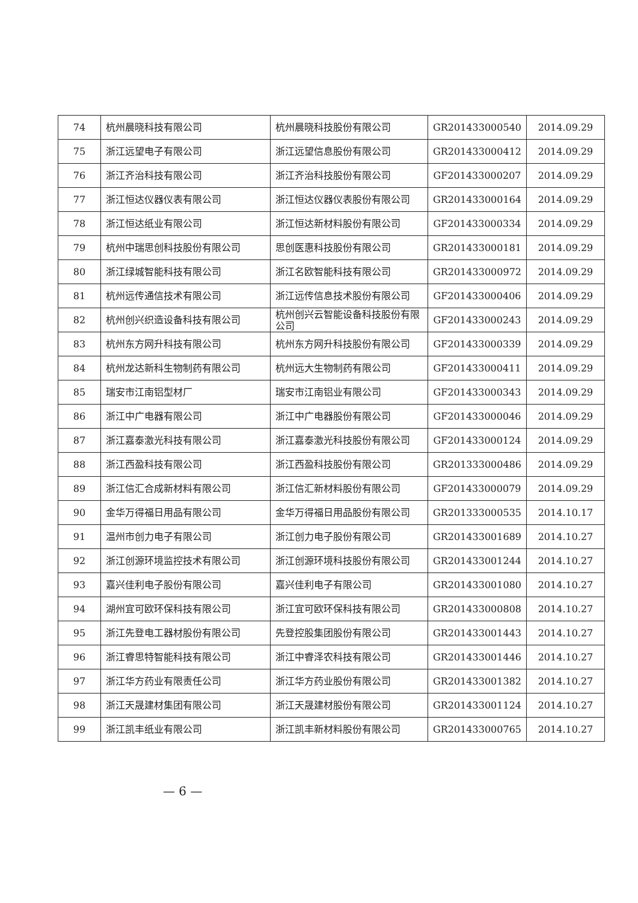| 74 | 杭州晨晓科技有限公司 | 杭州晨晓科技股份有限公司 | GR201433000540 | 2014.09.29 |
| 75 | 浙江远望电子有限公司 | 浙江远望信息股份有限公司 | GR201433000412 | 2014.09.29 |
| 76 | 浙江齐治科技有限公司 | 浙江齐治科技股份有限公司 | GF201433000207 | 2014.09.29 |
| 77 | 浙江恒达仪器仪表有限公司 | 浙江恒达仪器仪表股份有限公司 | GR201433000164 | 2014.09.29 |
| 78 | 浙江恒达纸业有限公司 | 浙江恒达新材料股份有限公司 | GF201433000334 | 2014.09.29 |
| 79 | 杭州中瑞思创科技股份有限公司 | 思创医惠科技股份有限公司 | GR201433000181 | 2014.09.29 |
| 80 | 浙江绿城智能科技有限公司 | 浙江名欧智能科技有限公司 | GR201433000972 | 2014.09.29 |
| 81 | 杭州远传通信技术有限公司 | 浙江远传信息技术股份有限公司 | GF201433000406 | 2014.09.29 |
| 82 | 杭州创兴织造设备科技有限公司 | 杭州创兴云智能设备科技股份有限公司 | GF201433000243 | 2014.09.29 |
| 83 | 杭州东方网升科技有限公司 | 杭州东方网升科技股份有限公司 | GF201433000339 | 2014.09.29 |
| 84 | 杭州龙达新科生物制药有限公司 | 杭州远大生物制药有限公司 | GF201433000411 | 2014.09.29 |
| 85 | 瑞安市江南铝型材厂 | 瑞安市江南铝业有限公司 | GF201433000343 | 2014.09.29 |
| 86 | 浙江中广电器有限公司 | 浙江中广电器股份有限公司 | GF201433000046 | 2014.09.29 |
| 87 | 浙江嘉泰激光科技有限公司 | 浙江嘉泰激光科技股份有限公司 | GF201433000124 | 2014.09.29 |
| 88 | 浙江西盈科技有限公司 | 浙江西盈科技股份有限公司 | GR201333000486 | 2014.09.29 |
| 89 | 浙江信汇合成新材料有限公司 | 浙江信汇新材料股份有限公司 | GF201433000079 | 2014.09.29 |
| 90 | 金华万得福日用品有限公司 | 金华万得福日用品股份有限公司 | GR201333000535 | 2014.10.17 |
| 91 | 温州市创力电子有限公司 | 浙江创力电子股份有限公司 | GR201433001689 | 2014.10.27 |
| 92 | 浙江创源环境监控技术有限公司 | 浙江创源环境科技股份有限公司 | GR201433001244 | 2014.10.27 |
| 93 | 嘉兴佳利电子股份有限公司 | 嘉兴佳利电子有限公司 | GR201433001080 | 2014.10.27 |
| 94 | 湖州宜可欧环保科技有限公司 | 浙江宜可欧环保科技有限公司 | GR201433000808 | 2014.10.27 |
| 95 | 浙江先登电工器材股份有限公司 | 先登控股集团股份有限公司 | GR201433001443 | 2014.10.27 |
| 96 | 浙江睿思特智能科技有限公司 | 浙江中睿泽农科技有限公司 | GR201433001446 | 2014.10.27 |
| 97 | 浙江华方药业有限责任公司 | 浙江华方药业股份有限公司 | GR201433001382 | 2014.10.27 |
| 98 | 浙江天晟建材集团有限公司 | 浙江天晟建材股份有限公司 | GR201433001124 | 2014.10.27 |
| 99 | 浙江凯丰纸业有限公司 | 浙江凯丰新材料股份有限公司 | GR201433000765 | 2014.10.27 |
— 6 —